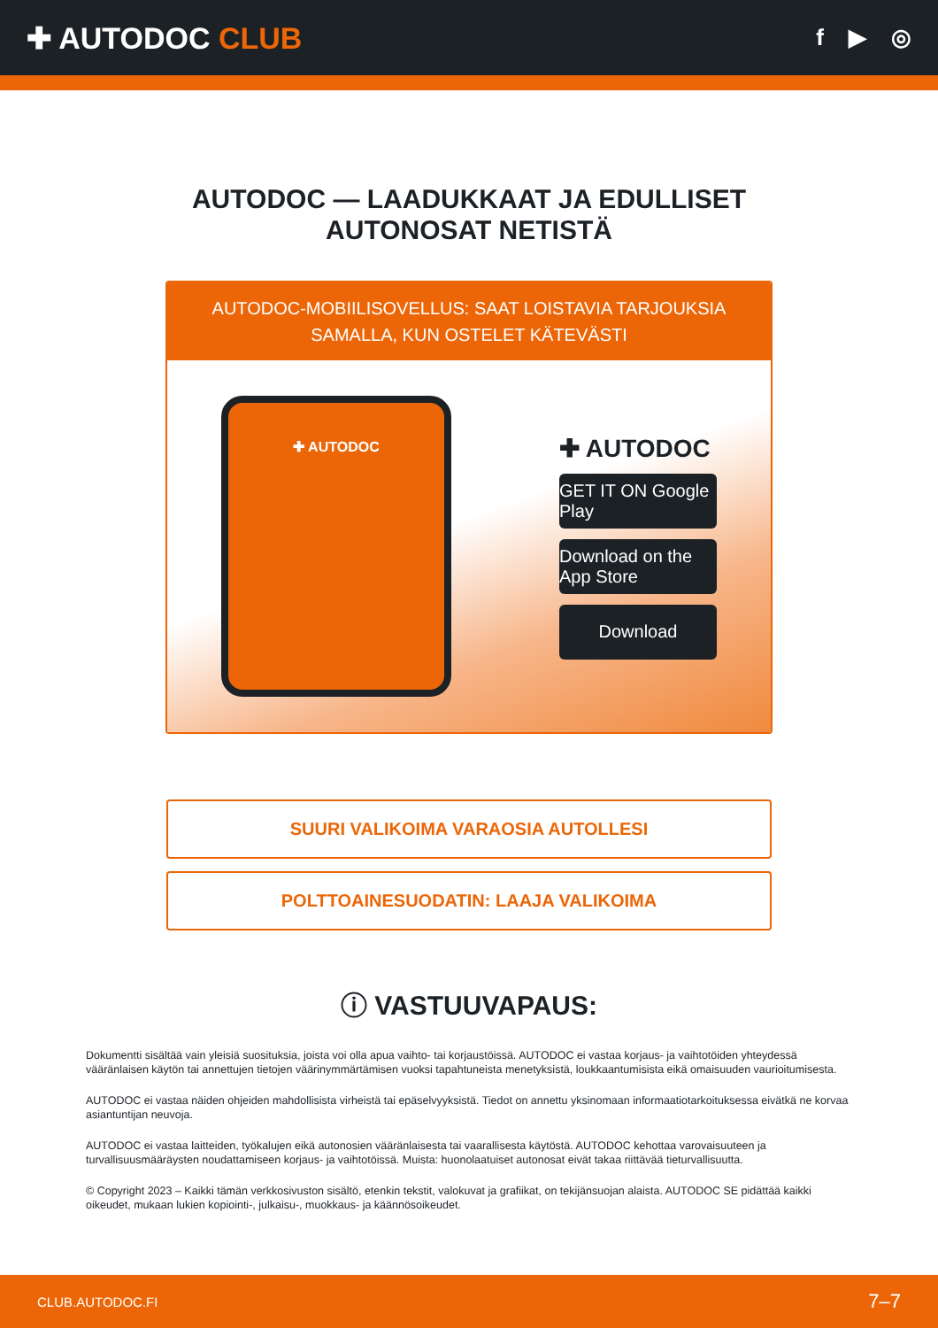✚ AUTODOC CLUB
f ▶ ◎
AUTODOC — LAADUKKAAT JA EDULLISET
AUTONOSAT NETISTÄ
AUTODOC-MOBIILISOVELLUS: SAAT LOISTAVIA TARJOUKSIA SAMALLA, KUN OSTELET KÄTEVÄSTI
✚ AUTODOC
✚ AUTODOC
GET IT ON Google Play
Download on the App Store
Download
SUURI VALIKOIMA VARAOSIA AUTOLLESI
POLTTOAINESUODATIN: LAAJA VALIKOIMA
ⓘ VASTUUVAPAUS:
Dokumentti sisältää vain yleisiä suosituksia, joista voi olla apua vaihto- tai korjaustöissä. AUTODOC ei vastaa korjaus- ja vaihtotöiden yhteydessä vääränlaisen käytön tai annettujen tietojen väärinymmärtämisen vuoksi tapahtuneista menetyksistä, loukkaantumisista eikä omaisuuden vaurioitumisesta.
AUTODOC ei vastaa näiden ohjeiden mahdollisista virheistä tai epäselvyyksistä. Tiedot on annettu yksinomaan informaatiotarkoituksessa eivätkä ne korvaa asiantuntijan neuvoja.
AUTODOC ei vastaa laitteiden, työkalujen eikä autonosien vääränlaisesta tai vaarallisesta käytöstä. AUTODOC kehottaa varovaisuuteen ja turvallisuusmääräysten noudattamiseen korjaus- ja vaihtotöissä. Muista: huonolaatuiset autonosat eivät takaa riittävää tieturvallisuutta.
© Copyright 2023 – Kaikki tämän verkkosivuston sisältö, etenkin tekstit, valokuvat ja grafiikat, on tekijänsuojan alaista. AUTODOC SE pidättää kaikki oikeudet, mukaan lukien kopiointi-, julkaisu-, muokkaus- ja käännösoikeudet.
CLUB.AUTODOC.FI 7–7